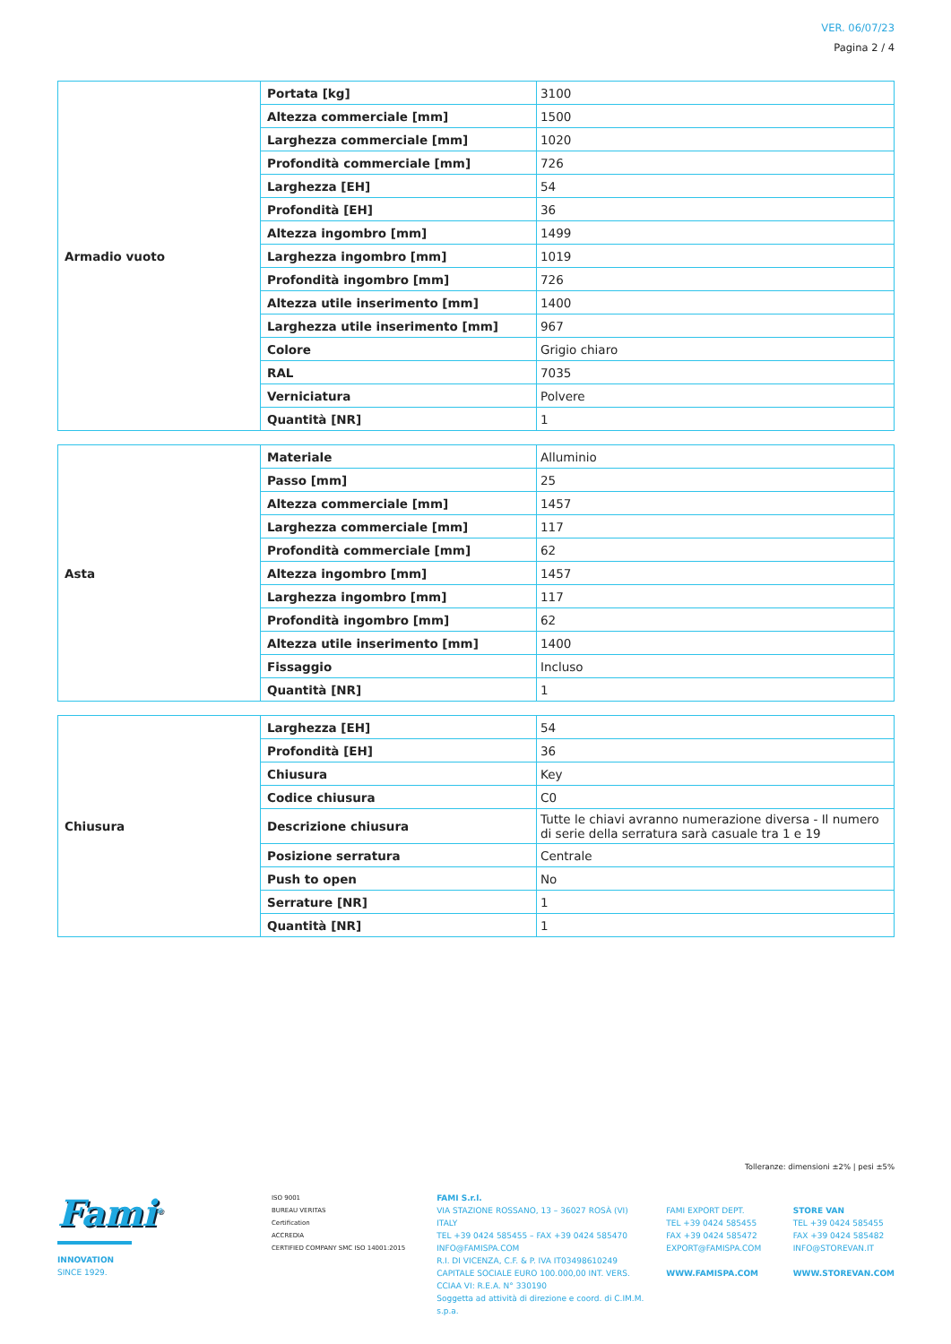VER. 06/07/23
Pagina 2 / 4
| Armadio vuoto | Portata [kg] | 3100 |
| | Altezza commerciale [mm] | 1500 |
| | Larghezza commerciale [mm] | 1020 |
| | Profondità commerciale [mm] | 726 |
| | Larghezza [EH] | 54 |
| | Profondità [EH] | 36 |
| | Altezza ingombro [mm] | 1499 |
| | Larghezza ingombro [mm] | 1019 |
| | Profondità ingombro [mm] | 726 |
| | Altezza utile inserimento [mm] | 1400 |
| | Larghezza utile inserimento [mm] | 967 |
| | Colore | Grigio chiaro |
| | RAL | 7035 |
| | Verniciatura | Polvere |
| | Quantità [NR] | 1 |
| Asta | Materiale | Alluminio |
| | Passo [mm] | 25 |
| | Altezza commerciale [mm] | 1457 |
| | Larghezza commerciale [mm] | 117 |
| | Profondità commerciale [mm] | 62 |
| | Altezza ingombro [mm] | 1457 |
| | Larghezza ingombro [mm] | 117 |
| | Profondità ingombro [mm] | 62 |
| | Altezza utile inserimento [mm] | 1400 |
| | Fissaggio | Incluso |
| | Quantità [NR] | 1 |
| Chiusura | Larghezza [EH] | 54 |
| | Profondità [EH] | 36 |
| | Chiusura | Key |
| | Codice chiusura | C0 |
| | Descrizione chiusura | Tutte le chiavi avranno numerazione diversa - Il numero di serie della serratura sarà casuale tra 1 e 19 |
| | Posizione serratura | Centrale |
| | Push to open | No |
| | Serrature [NR] | 1 |
| | Quantità [NR] | 1 |
Tolleranze: dimensioni ±2% | pesi ±5%
Fami<sup>®</sup>
INNOVATION
SINCE 1929.
ISO 9001
BUREAU VERITAS
Certification
ACCREDIA
CERTIFIED COMPANY SMC ISO 14001:2015
FAMI S.r.l.
VIA STAZIONE ROSSANO, 13 – 36027 ROSÀ (VI) ITALY
TEL +39 0424 585455 – FAX +39 0424 585470
INFO@FAMISPA.COM
R.I. DI VICENZA, C.F. & P. IVA IT03498610249
CAPITALE SOCIALE EURO 100.000,00 INT. VERS.
CCIAA VI: R.E.A. N° 330190
Soggetta ad attività di direzione e coord. di C.IM.M. s.p.a.
FAMI EXPORT DEPT.
TEL +39 0424 585455
FAX +39 0424 585472
EXPORT@FAMISPA.COM
WWW.FAMISPA.COM
STORE VAN
TEL +39 0424 585455
FAX +39 0424 585482
INFO@STOREVAN.IT
WWW.STOREVAN.COM